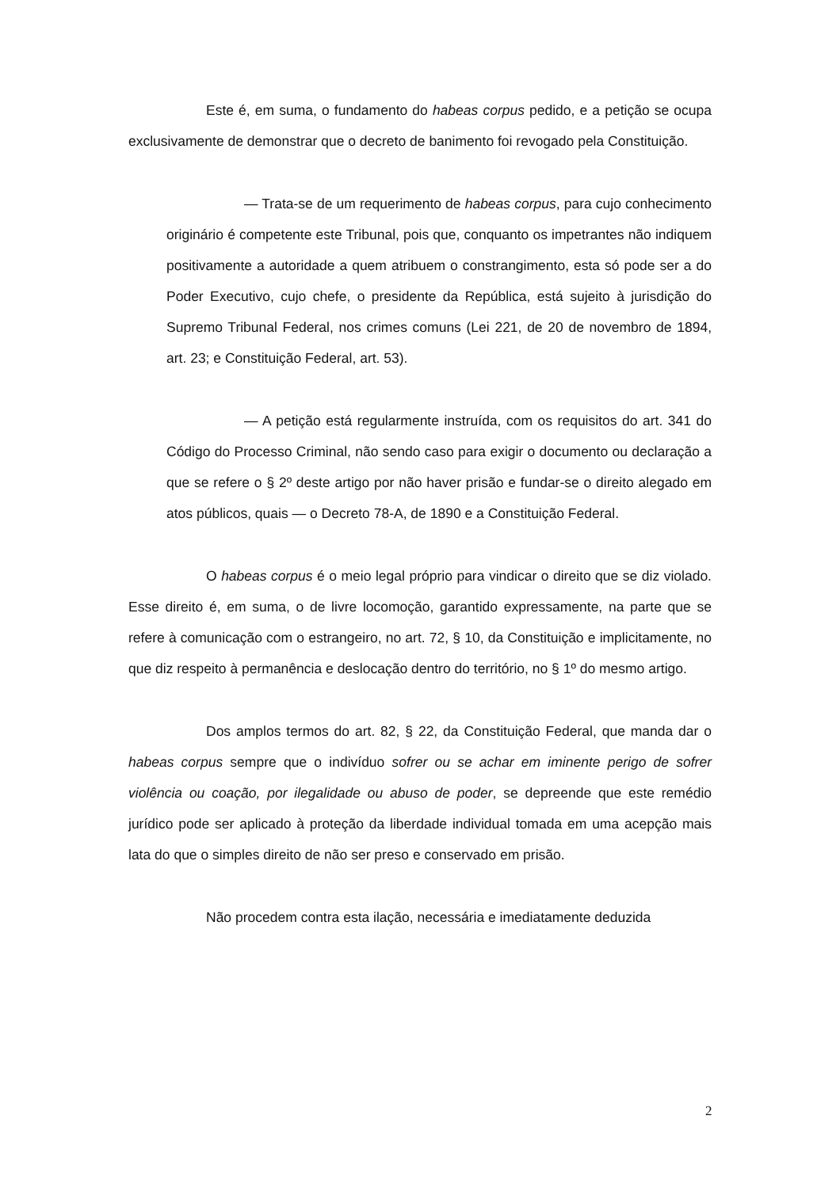Este é, em suma, o fundamento do habeas corpus pedido, e a petição se ocupa exclusivamente de demonstrar que o decreto de banimento foi revogado pela Constituição.
— Trata-se de um requerimento de habeas corpus, para cujo conhecimento originário é competente este Tribunal, pois que, conquanto os impetrantes não indiquem positivamente a autoridade a quem atribuem o constrangimento, esta só pode ser a do Poder Executivo, cujo chefe, o presidente da República, está sujeito à jurisdição do Supremo Tribunal Federal, nos crimes comuns (Lei 221, de 20 de novembro de 1894, art. 23; e Constituição Federal, art. 53).
— A petição está regularmente instruída, com os requisitos do art. 341 do Código do Processo Criminal, não sendo caso para exigir o documento ou declaração a que se refere o § 2º deste artigo por não haver prisão e fundar-se o direito alegado em atos públicos, quais — o Decreto 78-A, de 1890 e a Constituição Federal.
O habeas corpus é o meio legal próprio para vindicar o direito que se diz violado. Esse direito é, em suma, o de livre locomoção, garantido expressamente, na parte que se refere à comunicação com o estrangeiro, no art. 72, § 10, da Constituição e implicitamente, no que diz respeito à permanência e deslocação dentro do território, no § 1º do mesmo artigo.
Dos amplos termos do art. 82, § 22, da Constituição Federal, que manda dar o habeas corpus sempre que o indivíduo sofrer ou se achar em iminente perigo de sofrer violência ou coação, por ilegalidade ou abuso de poder, se depreende que este remédio jurídico pode ser aplicado à proteção da liberdade individual tomada em uma acepção mais lata do que o simples direito de não ser preso e conservado em prisão.
Não procedem contra esta ilação, necessária e imediatamente deduzida
2